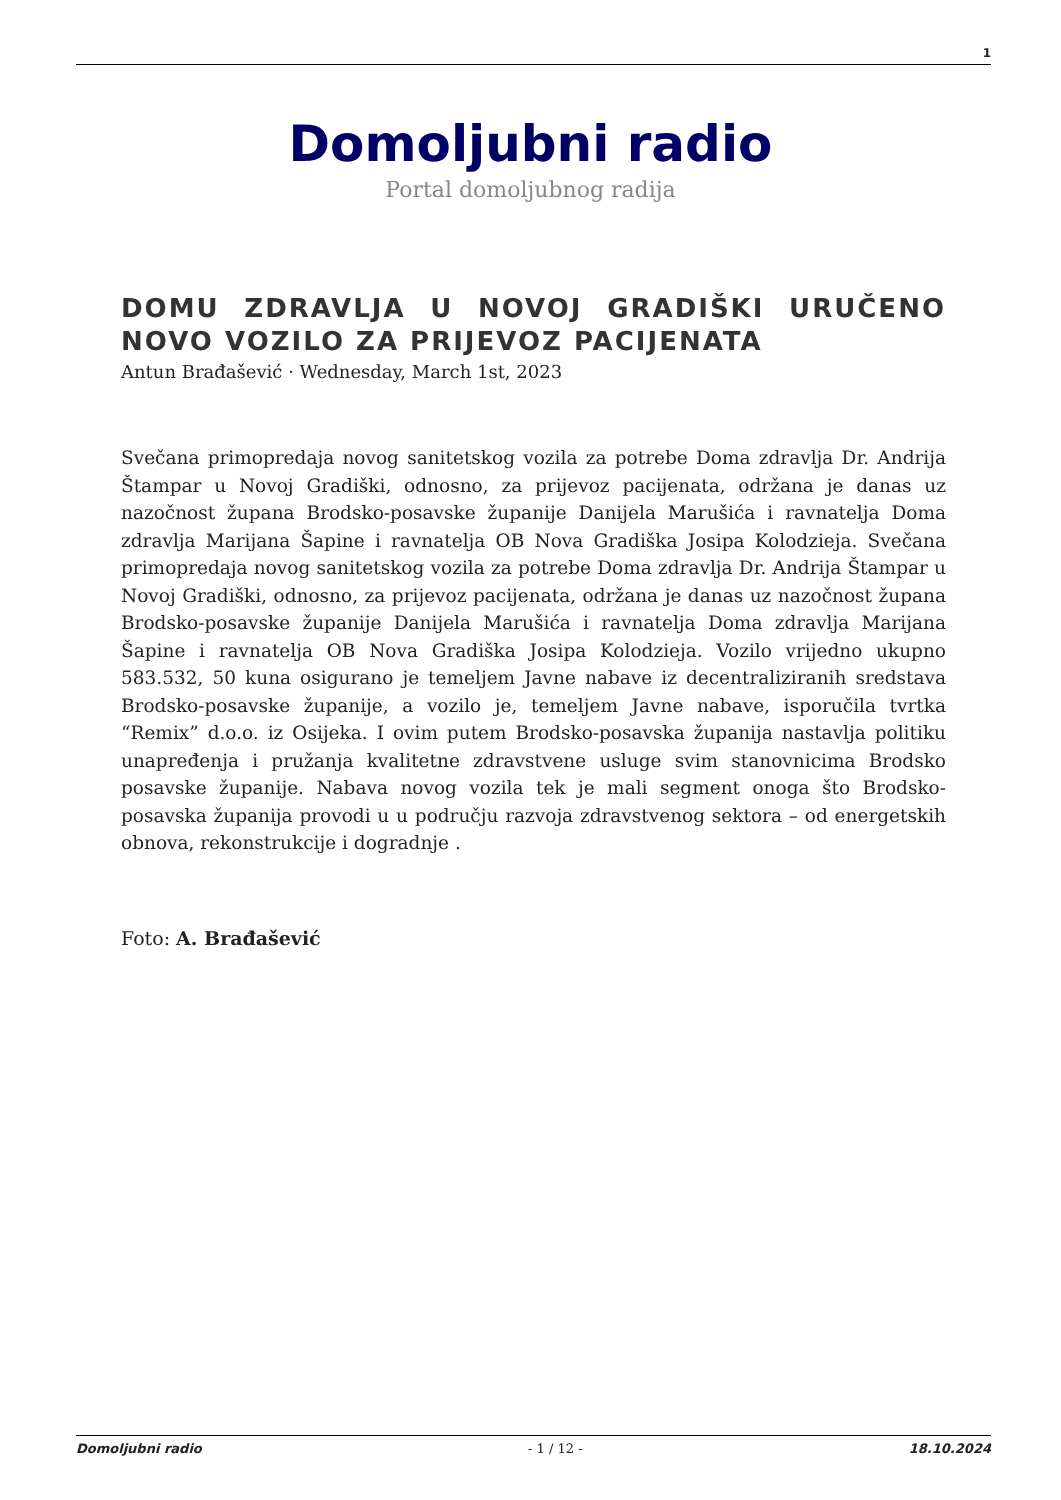1
Domoljubni radio
Portal domoljubnog radija
DOMU ZDRAVLJA U NOVOJ GRADIŠKI URUČENO NOVO VOZILO ZA PRIJEVOZ PACIJENATA
Antun Brađašević · Wednesday, March 1st, 2023
Svečana primopredaja novog sanitetskog vozila za potrebe Doma zdravlja Dr. Andrija Štampar u Novoj Gradiški, odnosno, za prijevoz pacijenata, održana je danas uz nazočnost župana Brodsko-posavske županije Danijela Marušića i ravnatelja Doma zdravlja Marijana Šapine i ravnatelja OB Nova Gradiška Josipa Kolodzieja. Svečana primopredaja novog sanitetskog vozila za potrebe Doma zdravlja Dr. Andrija Štampar u Novoj Gradiški, odnosno, za prijevoz pacijenata, održana je danas uz nazočnost župana Brodsko-posavske županije Danijela Marušića i ravnatelja Doma zdravlja Marijana Šapine i ravnatelja OB Nova Gradiška Josipa Kolodzieja. Vozilo vrijedno ukupno 583.532, 50 kuna osigurano je temeljem Javne nabave iz decentraliziranih sredstava Brodsko-posavske županije, a vozilo je, temeljem Javne nabave, isporučila tvrtka “Remix” d.o.o. iz Osijeka. I ovim putem Brodsko-posavska županija nastavlja politiku unapređenja i pružanja kvalitetne zdravstvene usluge svim stanovnicima Brodsko posavske županije. Nabava novog vozila tek je mali segment onoga što Brodsko-posavska županija provodi u u području razvoja zdravstvenog sektora – od energetskih obnova, rekonstrukcije i dogradnje .
Foto: A. Brađašević
Domoljubni radio - 1 / 12 - 18.10.2024